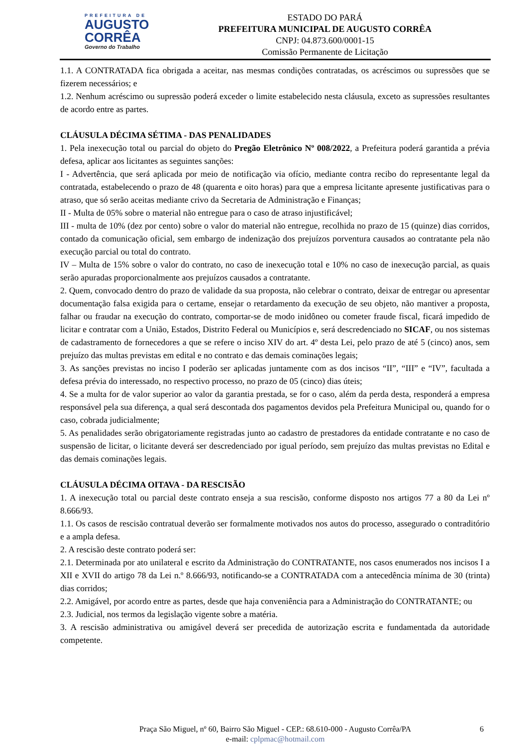PREFEITURA DE
AUGUSTO
CORRÊA
Governo do Trabalho
ESTADO DO PARÁ
PREFEITURA MUNICIPAL DE AUGUSTO CORRÊA
CNPJ: 04.873.600/0001-15
Comissão Permanente de Licitação
1.1. A CONTRATADA fica obrigada a aceitar, nas mesmas condições contratadas, os acréscimos ou supressões que se fizerem necessários; e
1.2. Nenhum acréscimo ou supressão poderá exceder o limite estabelecido nesta cláusula, exceto as supressões resultantes de acordo entre as partes.
CLÁUSULA DÉCIMA SÉTIMA - DAS PENALIDADES
1. Pela inexecução total ou parcial do objeto do Pregão Eletrônico Nº 008/2022, a Prefeitura poderá garantida a prévia defesa, aplicar aos licitantes as seguintes sanções:
I - Advertência, que será aplicada por meio de notificação via ofício, mediante contra recibo do representante legal da contratada, estabelecendo o prazo de 48 (quarenta e oito horas) para que a empresa licitante apresente justificativas para o atraso, que só serão aceitas mediante crivo da Secretaria de Administração e Finanças;
II - Multa de 05% sobre o material não entregue para o caso de atraso injustificável;
III - multa de 10% (dez por cento) sobre o valor do material não entregue, recolhida no prazo de 15 (quinze) dias corridos, contado da comunicação oficial, sem embargo de indenização dos prejuízos porventura causados ao contratante pela não execução parcial ou total do contrato.
IV – Multa de 15% sobre o valor do contrato, no caso de inexecução total e 10% no caso de inexecução parcial, as quais serão apuradas proporcionalmente aos prejuízos causados a contratante.
2. Quem, convocado dentro do prazo de validade da sua proposta, não celebrar o contrato, deixar de entregar ou apresentar documentação falsa exigida para o certame, ensejar o retardamento da execução de seu objeto, não mantiver a proposta, falhar ou fraudar na execução do contrato, comportar-se de modo inidôneo ou cometer fraude fiscal, ficará impedido de licitar e contratar com a União, Estados, Distrito Federal ou Municípios e, será descredenciado no SICAF, ou nos sistemas de cadastramento de fornecedores a que se refere o inciso XIV do art. 4º desta Lei, pelo prazo de até 5 (cinco) anos, sem prejuízo das multas previstas em edital e no contrato e das demais cominações legais;
3. As sanções previstas no inciso I poderão ser aplicadas juntamente com as dos incisos “II”, “III” e “IV”, facultada a defesa prévia do interessado, no respectivo processo, no prazo de 05 (cinco) dias úteis;
4. Se a multa for de valor superior ao valor da garantia prestada, se for o caso, além da perda desta, responderá a empresa responsável pela sua diferença, a qual será descontada dos pagamentos devidos pela Prefeitura Municipal ou, quando for o caso, cobrada judicialmente;
5. As penalidades serão obrigatoriamente registradas junto ao cadastro de prestadores da entidade contratante e no caso de suspensão de licitar, o licitante deverá ser descredenciado por igual período, sem prejuízo das multas previstas no Edital e das demais cominações legais.
CLÁUSULA DÉCIMA OITAVA - DA RESCISÃO
1. A inexecução total ou parcial deste contrato enseja a sua rescisão, conforme disposto nos artigos 77 a 80 da Lei nº 8.666/93.
1.1. Os casos de rescisão contratual deverão ser formalmente motivados nos autos do processo, assegurado o contraditório e a ampla defesa.
2. A rescisão deste contrato poderá ser:
2.1. Determinada por ato unilateral e escrito da Administração do CONTRATANTE, nos casos enumerados nos incisos I a XII e XVII do artigo 78 da Lei n.º 8.666/93, notificando-se a CONTRATADA com a antecedência mínima de 30 (trinta) dias corridos;
2.2. Amigável, por acordo entre as partes, desde que haja conveniência para a Administração do CONTRATANTE; ou
2.3. Judicial, nos termos da legislação vigente sobre a matéria.
3. A rescisão administrativa ou amigável deverá ser precedida de autorização escrita e fundamentada da autoridade competente.
Praça São Miguel, nº 60, Bairro São Miguel - CEP.: 68.610-000 - Augusto Corrêa/PA 6
e-mail: cplpmac@hotmail.com